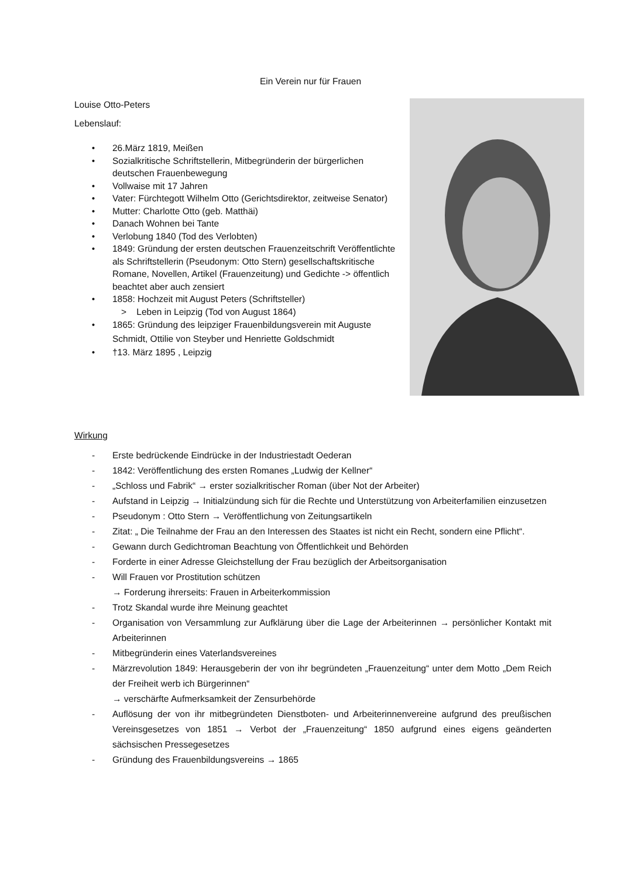Ein Verein nur für Frauen
Louise Otto-Peters
Lebenslauf:
• 26.März 1819, Meißen
• Sozialkritische Schriftstellerin, Mitbegründerin der bürgerlichen deutschen Frauenbewegung
• Vollwaise mit 17 Jahren
• Vater: Fürchtegott Wilhelm Otto (Gerichtsdirektor, zeitweise Senator)
• Mutter: Charlotte Otto (geb. Matthäi)
• Danach Wohnen bei Tante
• Verlobung 1840 (Tod des Verlobten)
• 1849: Gründung der ersten deutschen Frauenzeitschrift Veröffentlichte als Schriftstellerin (Pseudonym: Otto Stern) gesellschaftskritische Romane, Novellen, Artikel (Frauenzeitung) und Gedichte -> öffentlich beachtet aber auch zensiert
• 1858: Hochzeit mit August Peters (Schriftsteller)
> Leben in Leipzig (Tod von August 1864)
• 1865: Gründung des leipziger Frauenbildungsverein mit Auguste Schmidt, Ottilie von Steyber und Henriette Goldschmidt
• †13. März 1895 , Leipzig
Wirkung
- Erste bedrückende Eindrücke in der Industriestadt Oederan
- 1842: Veröffentlichung des ersten Romanes „Ludwig der Kellner“
- „Schloss und Fabrik“ → erster sozialkritischer Roman (über Not der Arbeiter)
- Aufstand in Leipzig → Initialzündung sich für die Rechte und Unterstützung von Arbeiterfamilien einzusetzen
- Pseudonym : Otto Stern → Veröffentlichung von Zeitungsartikeln
- Zitat: „ Die Teilnahme der Frau an den Interessen des Staates ist nicht ein Recht, sondern eine Pflicht“.
- Gewann durch Gedichtroman Beachtung von Öffentlichkeit und Behörden
- Forderte in einer Adresse Gleichstellung der Frau bezüglich der Arbeitsorganisation
- Will Frauen vor Prostitution schützen
→ Forderung ihrerseits: Frauen in Arbeiterkommission
- Trotz Skandal wurde ihre Meinung geachtet
- Organisation von Versammlung zur Aufklärung über die Lage der Arbeiterinnen → persönlicher Kontakt mit Arbeiterinnen
- Mitbegründerin eines Vaterlandsvereines
- Märzrevolution 1849: Herausgeberin der von ihr begründeten „Frauenzeitung“ unter dem Motto „Dem Reich der Freiheit werb ich Bürgerinnen“
→ verschärfte Aufmerksamkeit der Zensurbehörde
- Auflösung der von ihr mitbegründeten Dienstboten- und Arbeiterinnenvereine aufgrund des preußischen Vereinsgesetzes von 1851 → Verbot der „Frauenzeitung“ 1850 aufgrund eines eigens geänderten sächsischen Pressegesetzes
- Gründung des Frauenbildungsvereins → 1865